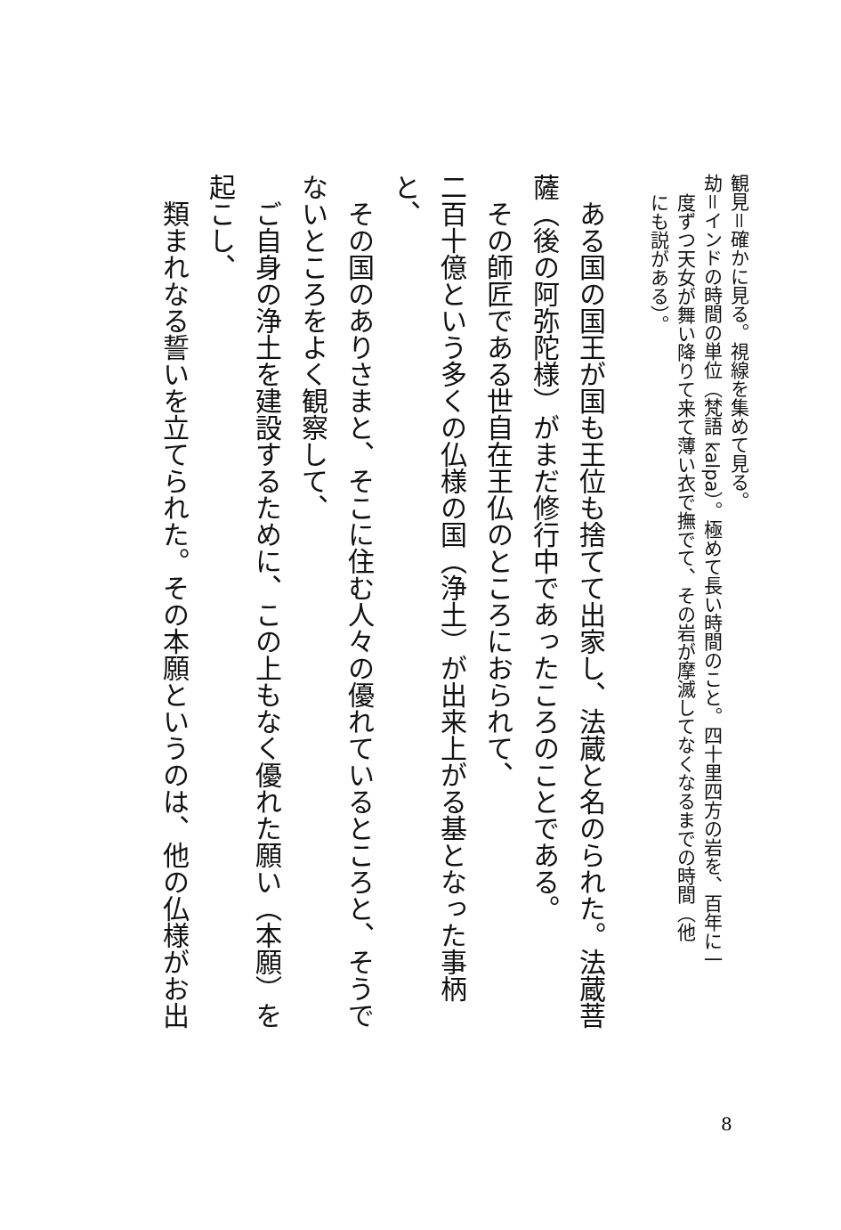観見＝確かに見る。視線を集めて見る。
劫＝インドの時間の単位（梵語 kalpa）。極めて長い時間のこと。四十里四方の岩を、百年に一
度ずつ天女が舞い降りて来て薄い衣で撫でて、その岩が摩滅してなくなるまでの時間（他
にも説がある）。
　ある国の国王が国も王位も捨てて出家し、法蔵と名のられた。法蔵菩
薩（後の阿弥陀様）がまだ修行中であったころのことである。
　その師匠である世自在王仏のところにおられて、
二百十億という多くの仏様の国（浄土）が出来上がる基となった事柄
と、
　その国のありさまと、そこに住む人々の優れているところと、そうで
ないところをよく観察して、
　ご自身の浄土を建設するために、この上もなく優れた願い（本願）を
起こし、
　類まれなる誓いを立てられた。その本願というのは、他の仏様がお出
8